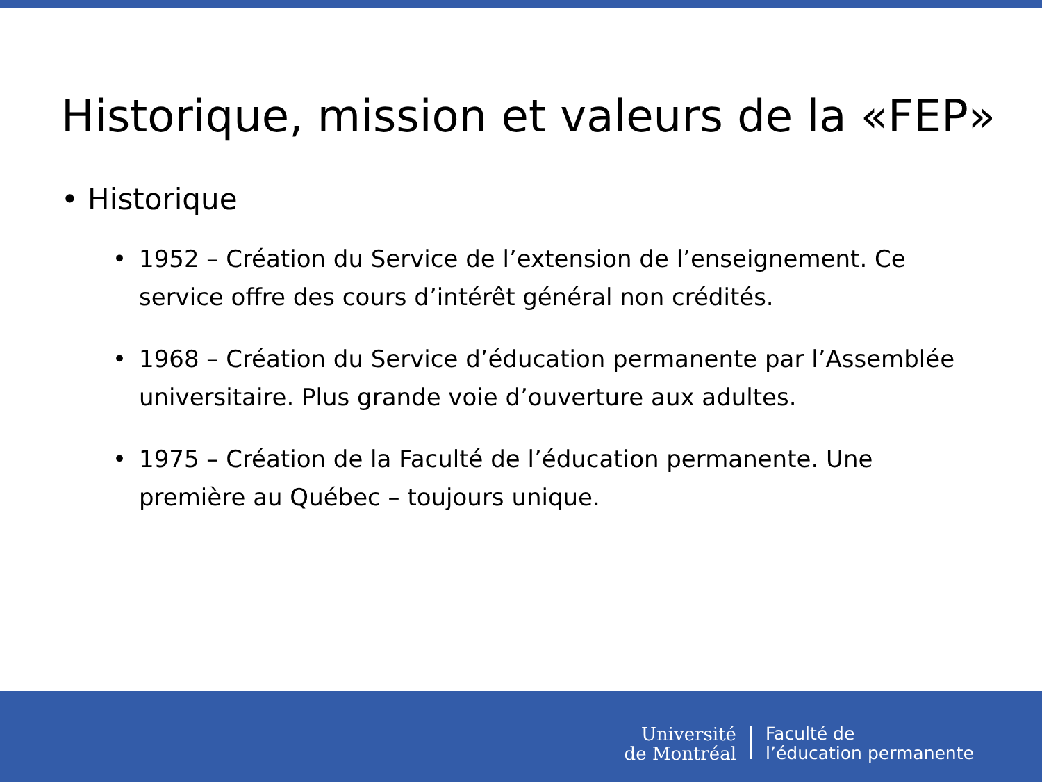Historique, mission et valeurs de la «FEP»
• Historique
• 1952 – Création du Service de l’extension de l’enseignement. Ce service offre des cours d’intérêt général non crédités.
• 1968 – Création du Service d’éducation permanente par l’Assemblée universitaire. Plus grande voie d’ouverture aux adultes.
• 1975 – Création de la Faculté de l’éducation permanente. Une première au Québec – toujours unique.
Université
de Montréal
Faculté de
l’éducation permanente